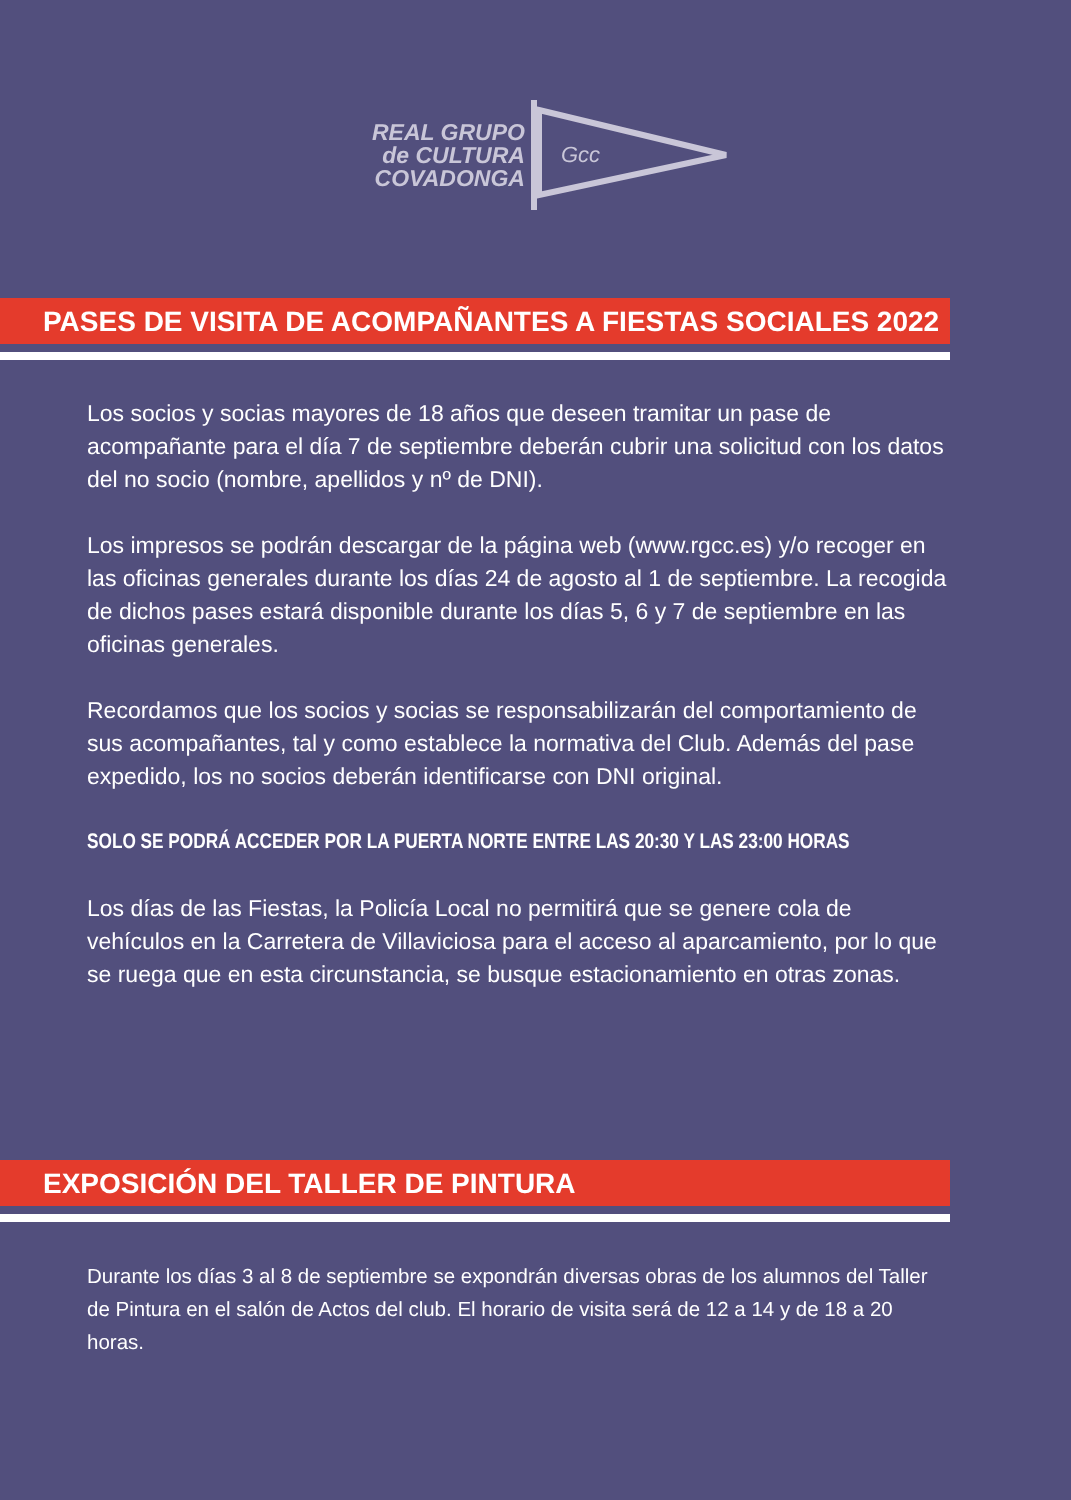REAL GRUPO
de CULTURA
COVADONGA
Gcc
PASES DE VISITA DE ACOMPAÑANTES A FIESTAS SOCIALES 2022
Los socios y socias mayores de 18 años que deseen tramitar un pase de acompañante para el día 7 de septiembre deberán cubrir una solicitud con los datos del no socio (nombre, apellidos y nº de DNI).
Los impresos se podrán descargar de la página web (www.rgcc.es) y/o recoger en las oficinas generales durante los días 24 de agosto al 1 de septiembre. La recogida de dichos pases estará disponible durante los días 5, 6 y 7 de septiembre en las oficinas generales.
Recordamos que los socios y socias se responsabilizarán del comportamiento de sus acompañantes, tal y como establece la normativa del Club. Además del pase expedido, los no socios deberán identificarse con DNI original.
SOLO SE PODRÁ ACCEDER POR LA PUERTA NORTE ENTRE LAS 20:30 Y LAS 23:00 HORAS
Los días de las Fiestas, la Policía Local no permitirá que se genere cola de vehículos en la Carretera de Villaviciosa para el acceso al aparcamiento, por lo que se ruega que en esta circunstancia, se busque estacionamiento en otras zonas.
EXPOSICIÓN DEL TALLER DE PINTURA
Durante los días 3 al 8 de septiembre se expondrán diversas obras de los alumnos del Taller de Pintura en el salón de Actos del club. El horario de visita será de 12 a 14 y de 18 a 20 horas.